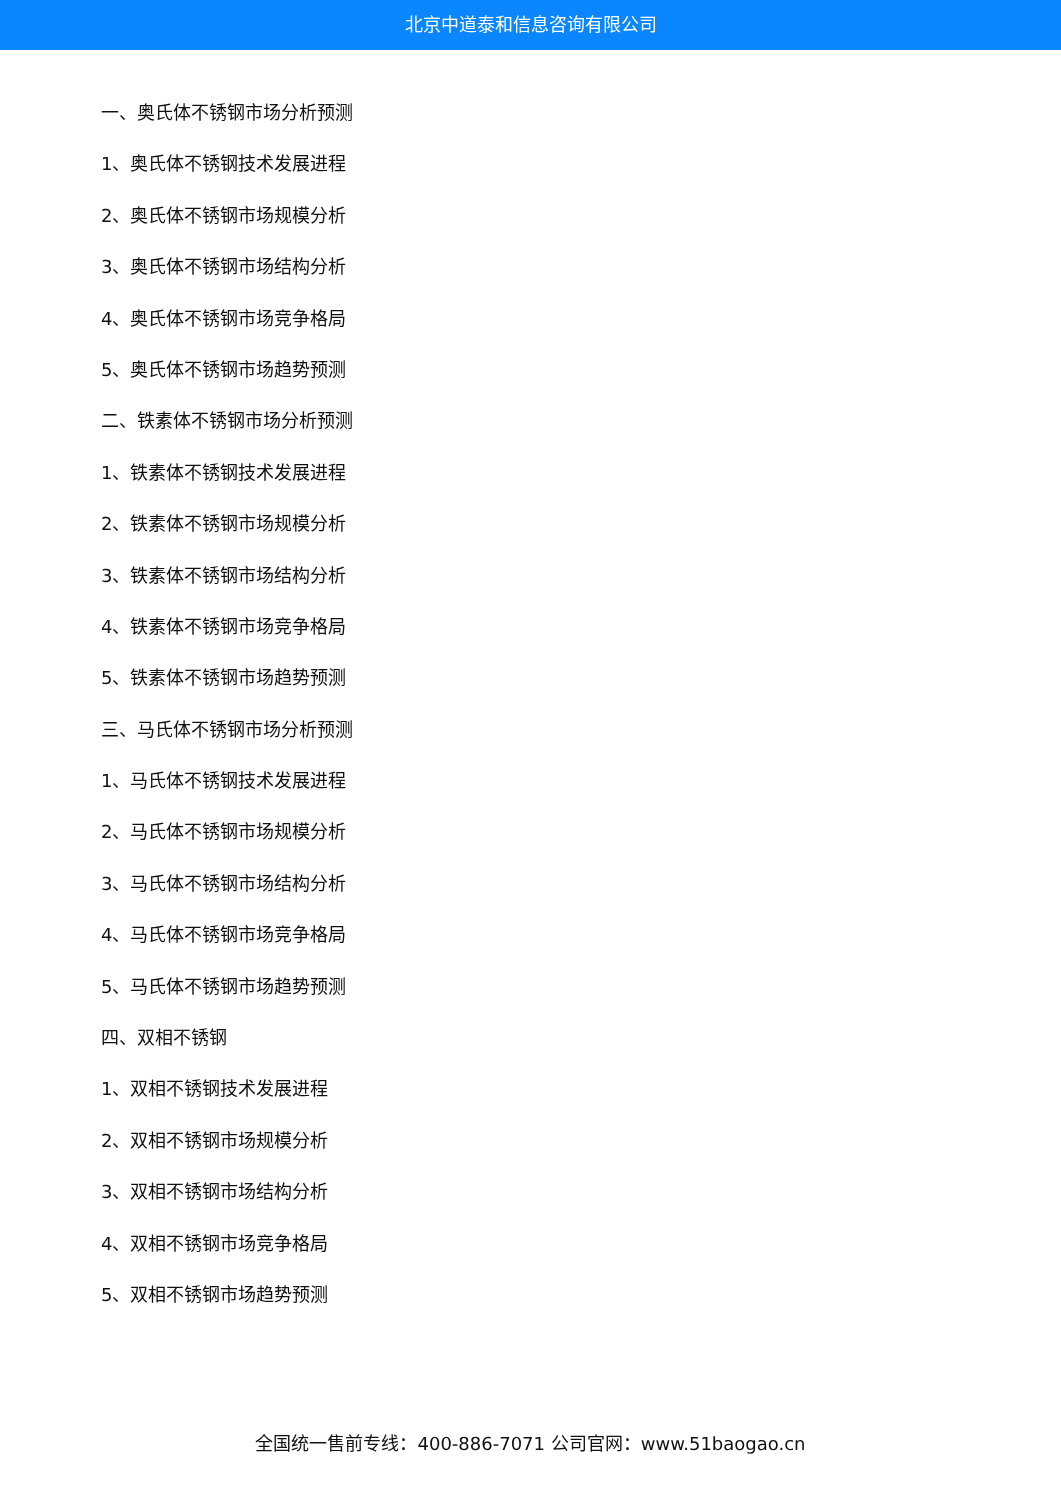北京中道泰和信息咨询有限公司
一、奥氏体不锈钢市场分析预测
1、奥氏体不锈钢技术发展进程
2、奥氏体不锈钢市场规模分析
3、奥氏体不锈钢市场结构分析
4、奥氏体不锈钢市场竞争格局
5、奥氏体不锈钢市场趋势预测
二、铁素体不锈钢市场分析预测
1、铁素体不锈钢技术发展进程
2、铁素体不锈钢市场规模分析
3、铁素体不锈钢市场结构分析
4、铁素体不锈钢市场竞争格局
5、铁素体不锈钢市场趋势预测
三、马氏体不锈钢市场分析预测
1、马氏体不锈钢技术发展进程
2、马氏体不锈钢市场规模分析
3、马氏体不锈钢市场结构分析
4、马氏体不锈钢市场竞争格局
5、马氏体不锈钢市场趋势预测
四、双相不锈钢
1、双相不锈钢技术发展进程
2、双相不锈钢市场规模分析
3、双相不锈钢市场结构分析
4、双相不锈钢市场竞争格局
5、双相不锈钢市场趋势预测
全国统一售前专线：400-886-7071 公司官网：www.51baogao.cn